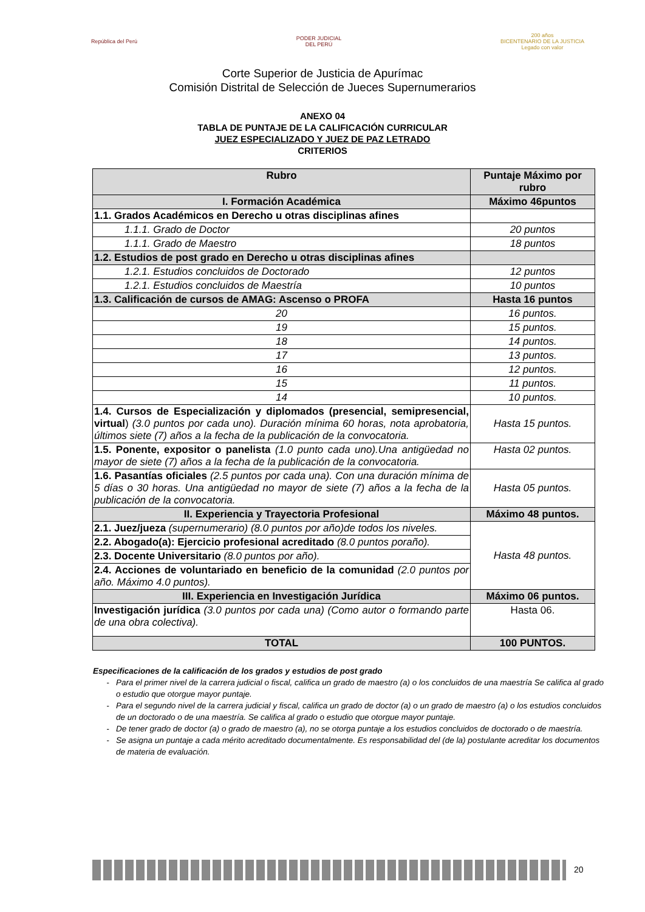República del Perú
PODER JUDICIAL
DEL PERÚ
200 años
BICENTENARIO DE LA JUSTICIA
Legado con valor
Corte Superior de Justicia de Apurímac
Comisión Distrital de Selección de Jueces Supernumerarios
ANEXO 04
TABLA DE PUNTAJE DE LA CALIFICACIÓN CURRICULAR
JUEZ ESPECIALIZADO Y JUEZ DE PAZ LETRADO
CRITERIOS
| Rubro | Puntaje Máximo por rubro |
| --- | --- |
| I. Formación Académica | Máximo 46puntos |
| 1.1. Grados Académicos en Derecho u otras disciplinas afines | |
| 1.1.1. Grado de Doctor | 20 puntos |
| 1.1.1. Grado de Maestro | 18 puntos |
| 1.2. Estudios de post grado en Derecho u otras disciplinas afines | |
| 1.2.1. Estudios concluidos de Doctorado | 12 puntos |
| 1.2.1. Estudios concluidos de Maestría | 10 puntos |
| 1.3. Calificación de cursos de AMAG: Ascenso o PROFA | Hasta 16 puntos |
| 20 | 16 puntos. |
| 19 | 15 puntos. |
| 18 | 14 puntos. |
| 17 | 13 puntos. |
| 16 | 12 puntos. |
| 15 | 11 puntos. |
| 14 | 10 puntos. |
| 1.4. Cursos de Especialización y diplomados (presencial, semipresencial, virtual ) (3.0 puntos por cada uno). Duración mínima 60 horas, nota aprobatoria, últimos siete (7) años a la fecha de la publicación de la convocatoria. | Hasta 15 puntos. |
| 1.5. Ponente, expositor o panelista (1.0 punto cada uno).Una antigüedad no mayor de siete (7) años a la fecha de la publicación de la convocatoria. | Hasta 02 puntos. |
| 1.6. Pasantías oficiales (2.5 puntos por cada una). Con una duración mínima de 5 días o 30 horas. Una antigüedad no mayor de siete (7) años a la fecha de la publicación de la convocatoria. | Hasta 05 puntos. |
| II. Experiencia y Trayectoria Profesional | Máximo 48 puntos. |
| 2.1. Juez/jueza (supernumerario) (8.0 puntos por año)de todos los niveles. | Hasta 48 puntos. |
| 2.2. Abogado(a): Ejercicio profesional acreditado (8.0 puntos poraño). | |
| 2.3. Docente Universitario (8.0 puntos por año). | |
| 2.4. Acciones de voluntariado en beneficio de la comunidad (2.0 puntos por año. Máximo 4.0 puntos). | |
| III. Experiencia en Investigación Jurídica | Máximo 06 puntos. |
| Investigación jurídica (3.0 puntos por cada una) (Como autor o formando parte de una obra colectiva). | Hasta 06. |
| TOTAL | 100 PUNTOS. |
Especificaciones de la calificación de los grados y estudios de post grado
Para el primer nivel de la carrera judicial o fiscal, califica un grado de maestro (a) o los concluidos de una maestría Se califica al grado o estudio que otorgue mayor puntaje.
Para el segundo nivel de la carrera judicial y fiscal, califica un grado de doctor (a) o un grado de maestro (a) o los estudios concluidos de un doctorado o de una maestría. Se califica al grado o estudio que otorgue mayor puntaje.
De tener grado de doctor (a) o grado de maestro (a), no se otorga puntaje a los estudios concluidos de doctorado o de maestría.
Se asigna un puntaje a cada mérito acreditado documentalmente. Es responsabilidad del (de la) postulante acreditar los documentos de materia de evaluación.
20